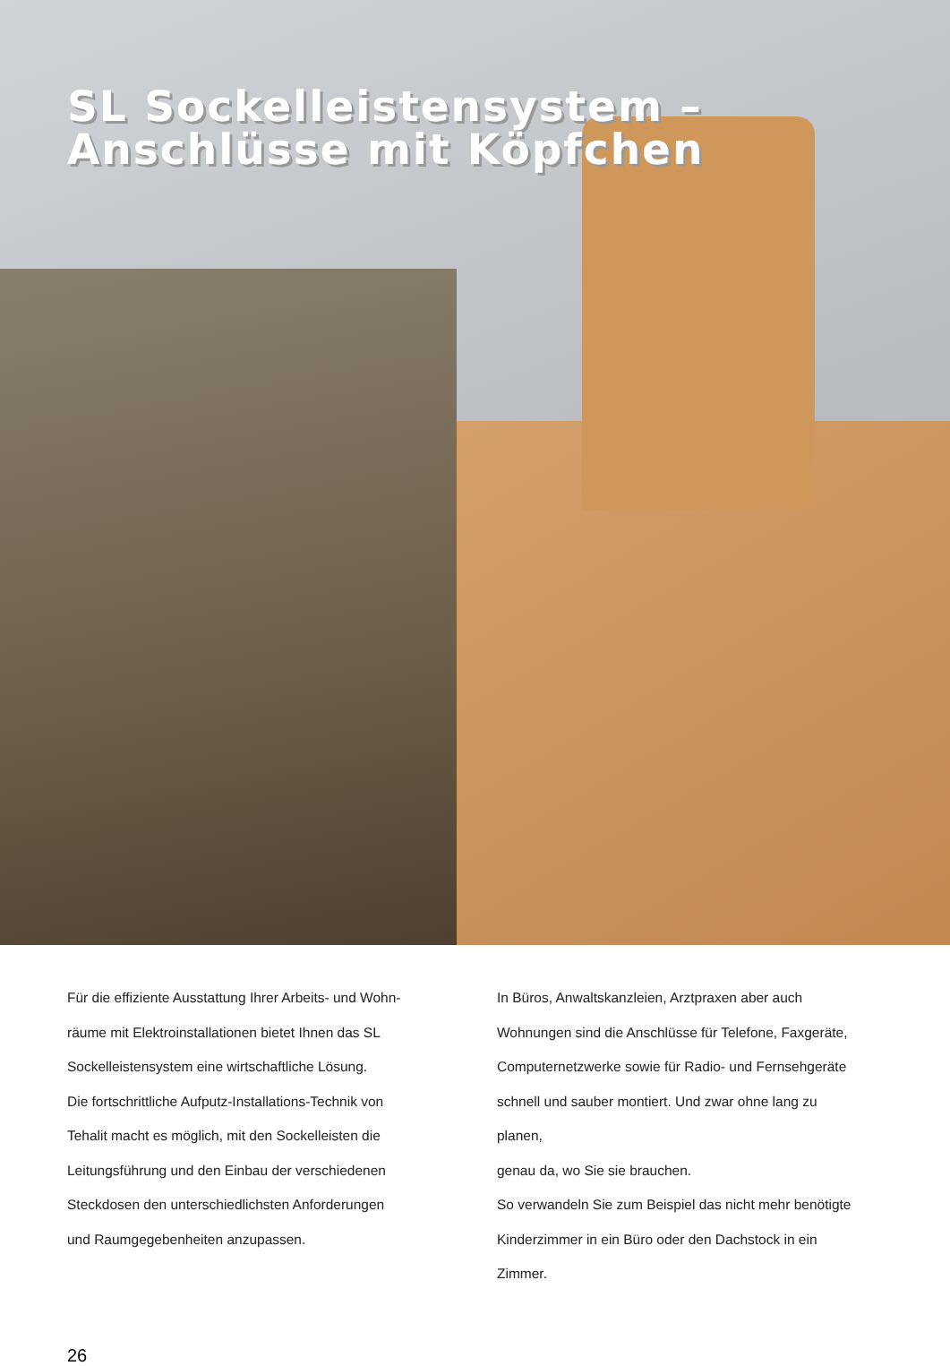SL Sockelleistensystem –
Anschlüsse mit Köpfchen
Für die effiziente Ausstattung Ihrer Arbeits- und Wohn-
räume mit Elektroinstallationen bietet Ihnen das SL
Sockelleistensystem eine wirtschaftliche Lösung.
Die fortschrittliche Aufputz-Installations-Technik von
Tehalit macht es möglich, mit den Sockelleisten die
Leitungsführung und den Einbau der verschiedenen
Steckdosen den unterschiedlichsten Anforderungen
und Raumgegebenheiten anzupassen.
In Büros, Anwaltskanzleien, Arztpraxen aber auch
Wohnungen sind die Anschlüsse für Telefone, Faxgeräte,
Computernetzwerke sowie für Radio- und Fernsehgeräte
schnell und sauber montiert. Und zwar ohne lang zu planen,
genau da, wo Sie sie brauchen.
So verwandeln Sie zum Beispiel das nicht mehr benötigte
Kinderzimmer in ein Büro oder den Dachstock in ein Zimmer.
26